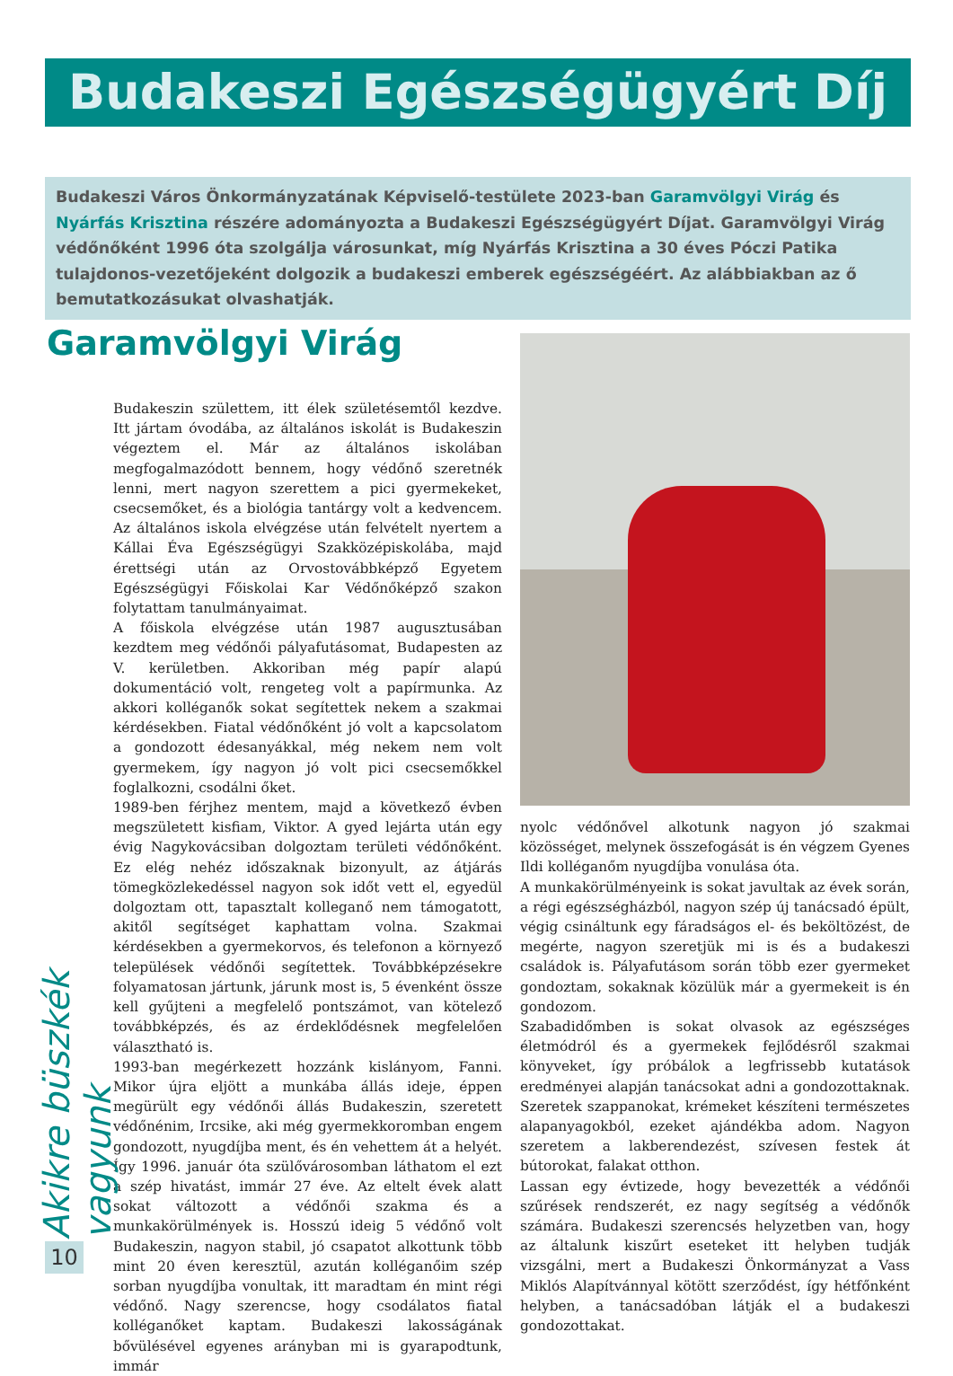Budakeszi Egészségügyért Díj
Budakeszi Város Önkormányzatának Képviselő-testülete 2023-ban Garamvölgyi Virág és Nyárfás Krisztina részére adományozta a Budakeszi Egészségügyért Díjat. Garamvölgyi Virág védőnőként 1996 óta szolgálja városunkat, míg Nyárfás Krisztina a 30 éves Póczi Patika tulajdonos-vezetőjeként dolgozik a budakeszi emberek egészségéért. Az alábbiakban az ő bemutatkozásukat olvashatják.
Garamvölgyi Virág
Budakeszin születtem, itt élek születésemtől kezdve. Itt jártam óvodába, az általános iskolát is Budakeszin végeztem el. Már az általános iskolában megfogalmazódott bennem, hogy védőnő szeretnék lenni, mert nagyon szerettem a pici gyermekeket, csecsemőket, és a biológia tantárgy volt a kedvencem. Az általános iskola elvégzése után felvételt nyertem a Kállai Éva Egészségügyi Szakközépiskolába, majd érettségi után az Orvostovábbképző Egyetem Egészségügyi Főiskolai Kar Védőnőképző szakon folytattam tanulmányaimat.
A főiskola elvégzése után 1987 augusztusában kezdtem meg védőnői pályafutásomat, Budapesten az V. kerületben. Akkoriban még papír alapú dokumentáció volt, rengeteg volt a papírmunka. Az akkori kolléganők sokat segítettek nekem a szakmai kérdésekben. Fiatal védőnőként jó volt a kapcsolatom a gondozott édesanyákkal, még nekem nem volt gyermekem, így nagyon jó volt pici csecsemőkkel foglalkozni, csodálni őket.
1989-ben férjhez mentem, majd a következő évben megszületett kisfiam, Viktor. A gyed lejárta után egy évig Nagykovácsiban dolgoztam területi védőnőként. Ez elég nehéz időszaknak bizonyult, az átjárás tömegközlekedéssel nagyon sok időt vett el, egyedül dolgoztam ott, tapasztalt kolleganő nem támogatott, akitől segítséget kaphattam volna. Szakmai kérdésekben a gyermekorvos, és telefonon a környező települések védőnői segítettek. Továbbképzésekre folyamatosan jártunk, járunk most is, 5 évenként össze kell gyűjteni a megfelelő pontszámot, van kötelező továbbképzés, és az érdeklődésnek megfelelően választható is.
1993-ban megérkezett hozzánk kislányom, Fanni. Mikor újra eljött a munkába állás ideje, éppen megürült egy védőnői állás Budakeszin, szeretett védőnénim, Ircsike, aki még gyermekkoromban engem gondozott, nyugdíjba ment, és én vehettem át a helyét. Így 1996. január óta szülővárosomban láthatom el ezt a szép hivatást, immár 27 éve. Az eltelt évek alatt sokat változott a védőnői szakma és a munkakörülmények is. Hosszú ideig 5 védőnő volt Budakeszin, nagyon stabil, jó csapatot alkottunk több mint 20 éven keresztül, azután kolléganőim szép sorban nyugdíjba vonultak, itt maradtam én mint régi védőnő. Nagy szerencse, hogy csodálatos fiatal kolléganőket kaptam. Budakeszi lakosságának bővülésével egyenes arányban mi is gyarapodtunk, immár
nyolc védőnővel alkotunk nagyon jó szakmai közösséget, melynek összefogását is én végzem Gyenes Ildi kolléganőm nyugdíjba vonulása óta.
A munkakörülményeink is sokat javultak az évek során, a régi egészségházból, nagyon szép új tanácsadó épült, végig csináltunk egy fáradságos el- és beköltözést, de megérte, nagyon szeretjük mi is és a budakeszi családok is. Pályafutásom során több ezer gyermeket gondoztam, sokaknak közülük már a gyermekeit is én gondozom.
Szabadidőmben is sokat olvasok az egészséges életmódról és a gyermekek fejlődésről szakmai könyveket, így próbálok a legfrissebb kutatások eredményei alapján tanácsokat adni a gondozottaknak. Szeretek szappanokat, krémeket készíteni természetes alapanyagokból, ezeket ajándékba adom. Nagyon szeretem a lakberendezést, szívesen festek át bútorokat, falakat otthon.
Lassan egy évtizede, hogy bevezették a védőnői szűrések rendszerét, ez nagy segítség a védőnők számára. Budakeszi szerencsés helyzetben van, hogy az általunk kiszűrt eseteket itt helyben tudják vizsgálni, mert a Budakeszi Önkormányzat a Vass Miklós Alapítvánnyal kötött szerződést, így hétfőnként helyben, a tanácsadóban látják el a budakeszi gondozottakat.
Akikre büszkék vagyunk
10